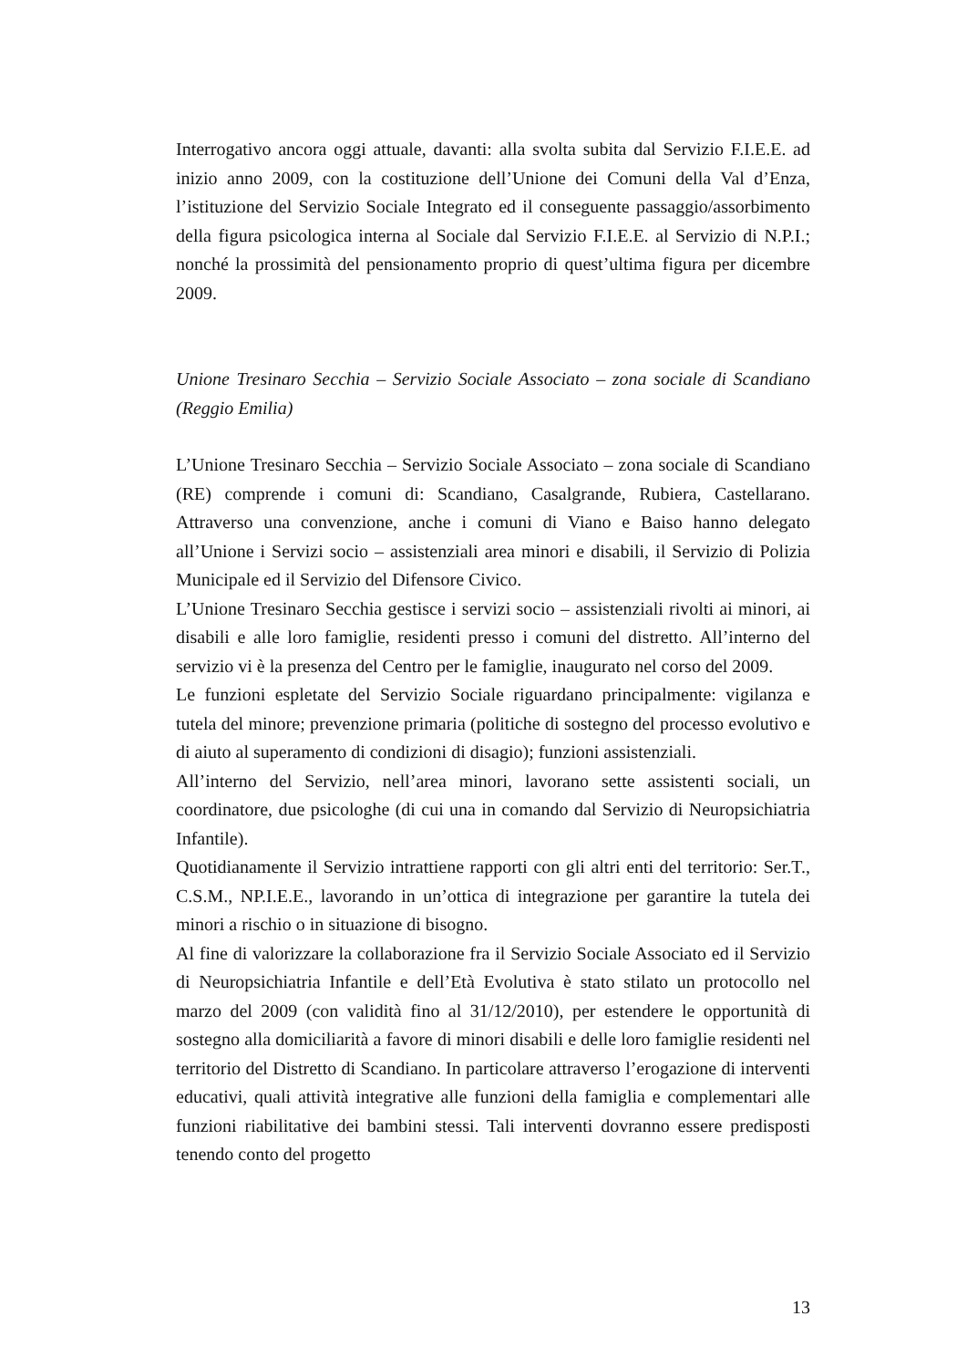Interrogativo ancora oggi attuale, davanti: alla svolta subita dal Servizio F.I.E.E. ad inizio anno 2009, con la costituzione dell’Unione dei Comuni della Val d’Enza, l’istituzione del Servizio Sociale Integrato ed il conseguente passaggio/assorbimento della figura psicologica interna al Sociale dal Servizio F.I.E.E. al Servizio di N.P.I.; nonché la prossimità del pensionamento proprio di quest’ultima figura per dicembre 2009.
Unione Tresinaro Secchia – Servizio Sociale Associato – zona sociale di Scandiano (Reggio Emilia)
L’Unione Tresinaro Secchia – Servizio Sociale Associato – zona sociale di Scandiano (RE) comprende i comuni di: Scandiano, Casalgrande, Rubiera, Castellarano. Attraverso una convenzione, anche i comuni di Viano e Baiso hanno delegato all’Unione i Servizi socio – assistenziali area minori e disabili, il Servizio di Polizia Municipale ed il Servizio del Difensore Civico.
L’Unione Tresinaro Secchia gestisce i servizi socio – assistenziali rivolti ai minori, ai disabili e alle loro famiglie, residenti presso i comuni del distretto. All’interno del servizio vi è la presenza del Centro per le famiglie, inaugurato nel corso del 2009.
Le funzioni espletate del Servizio Sociale riguardano principalmente: vigilanza e tutela del minore; prevenzione primaria (politiche di sostegno del processo evolutivo e di aiuto al superamento di condizioni di disagio); funzioni assistenziali.
All’interno del Servizio, nell’area minori, lavorano sette assistenti sociali, un coordinatore, due psicologhe (di cui una in comando dal Servizio di Neuropsichiatria Infantile).
Quotidianamente il Servizio intrattiene rapporti con gli altri enti del territorio: Ser.T., C.S.M., NP.I.E.E., lavorando in un’ottica di integrazione per garantire la tutela dei minori a rischio o in situazione di bisogno.
Al fine di valorizzare la collaborazione fra il Servizio Sociale Associato ed il Servizio di Neuropsichiatria Infantile e dell’Età Evolutiva è stato stilato un protocollo nel marzo del 2009 (con validità fino al 31/12/2010), per estendere le opportunità di sostegno alla domiciliarità a favore di minori disabili e delle loro famiglie residenti nel territorio del Distretto di Scandiano. In particolare attraverso l’erogazione di interventi educativi, quali attività integrative alle funzioni della famiglia e complementari alle funzioni riabilitative dei bambini stessi. Tali interventi dovranno essere predisposti tenendo conto del progetto
13